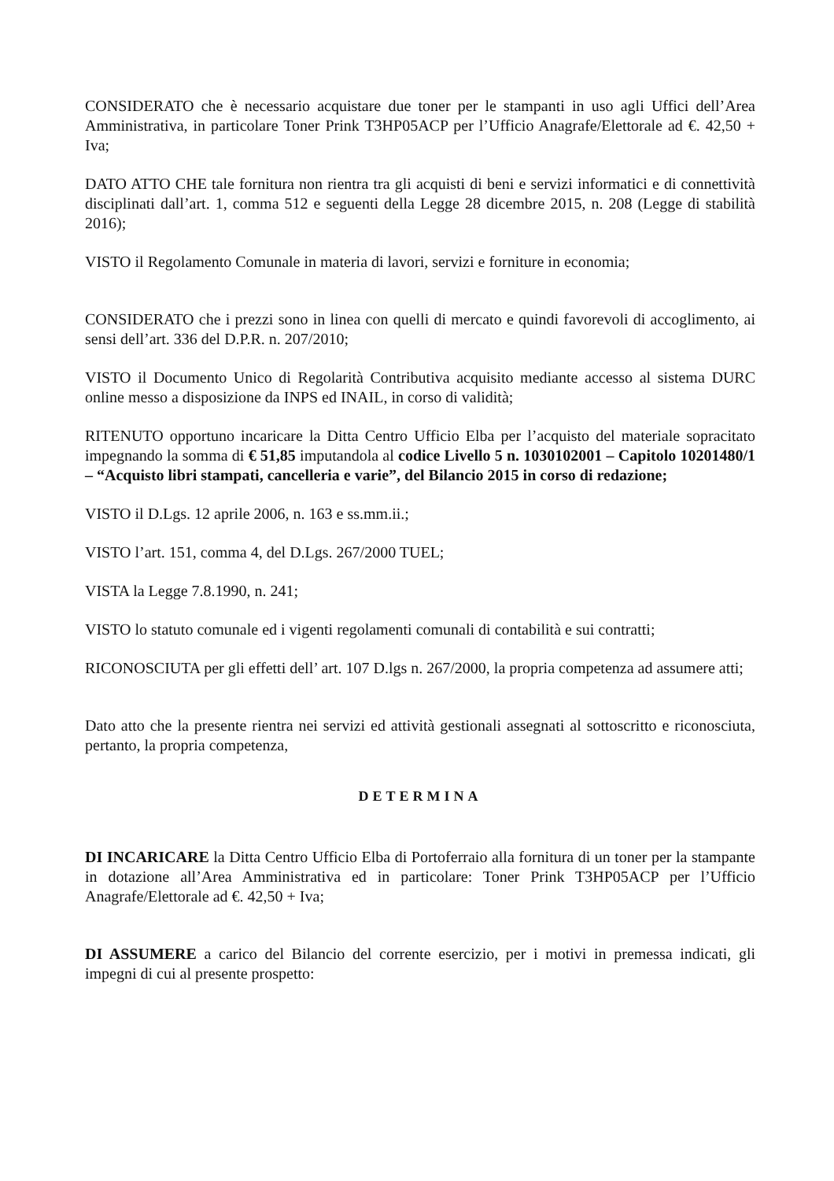CONSIDERATO che è necessario acquistare due toner per le stampanti in uso agli Uffici dell’Area Amministrativa, in particolare Toner Prink T3HP05ACP per l’Ufficio Anagrafe/Elettorale ad €. 42,50 + Iva;
DATO ATTO CHE tale fornitura non rientra tra gli acquisti di beni e servizi informatici e di connettività disciplinati dall’art. 1, comma 512 e seguenti della Legge 28 dicembre 2015, n. 208 (Legge di stabilità 2016);
VISTO il Regolamento Comunale in materia di lavori, servizi e forniture in economia;
CONSIDERATO che i prezzi sono in linea con quelli di mercato e quindi favorevoli di accoglimento, ai sensi dell’art. 336 del D.P.R. n. 207/2010;
VISTO il Documento Unico di Regolarità Contributiva acquisito mediante accesso al sistema DURC online messo a disposizione da INPS ed INAIL, in corso di validità;
RITENUTO opportuno incaricare la Ditta Centro Ufficio Elba per l’acquisto del materiale sopracitato impegnando la somma di € 51,85 imputandola al codice Livello 5 n. 1030102001 – Capitolo 10201480/1 – “Acquisto libri stampati, cancelleria e varie”, del Bilancio 2015 in corso di redazione;
VISTO il D.Lgs. 12 aprile 2006, n. 163 e ss.mm.ii.;
VISTO l’art. 151, comma 4, del D.Lgs. 267/2000 TUEL;
VISTA la Legge 7.8.1990, n. 241;
VISTO lo statuto comunale ed i vigenti regolamenti comunali di contabilità e sui contratti;
RICONOSCIUTA per gli effetti dell’ art. 107 D.lgs n. 267/2000, la propria competenza ad assumere atti;
Dato atto che la presente rientra nei servizi ed attività gestionali assegnati al sottoscritto e riconosciuta, pertanto, la propria competenza,
DETERMINA
DI INCARICARE la Ditta Centro Ufficio Elba di Portoferraio alla fornitura di un toner per la stampante in dotazione all’Area Amministrativa ed in particolare: Toner Prink T3HP05ACP per l’Ufficio Anagrafe/Elettorale ad €. 42,50 + Iva;
DI ASSUMERE a carico del Bilancio del corrente esercizio, per i motivi in premessa indicati, gli impegni di cui al presente prospetto: